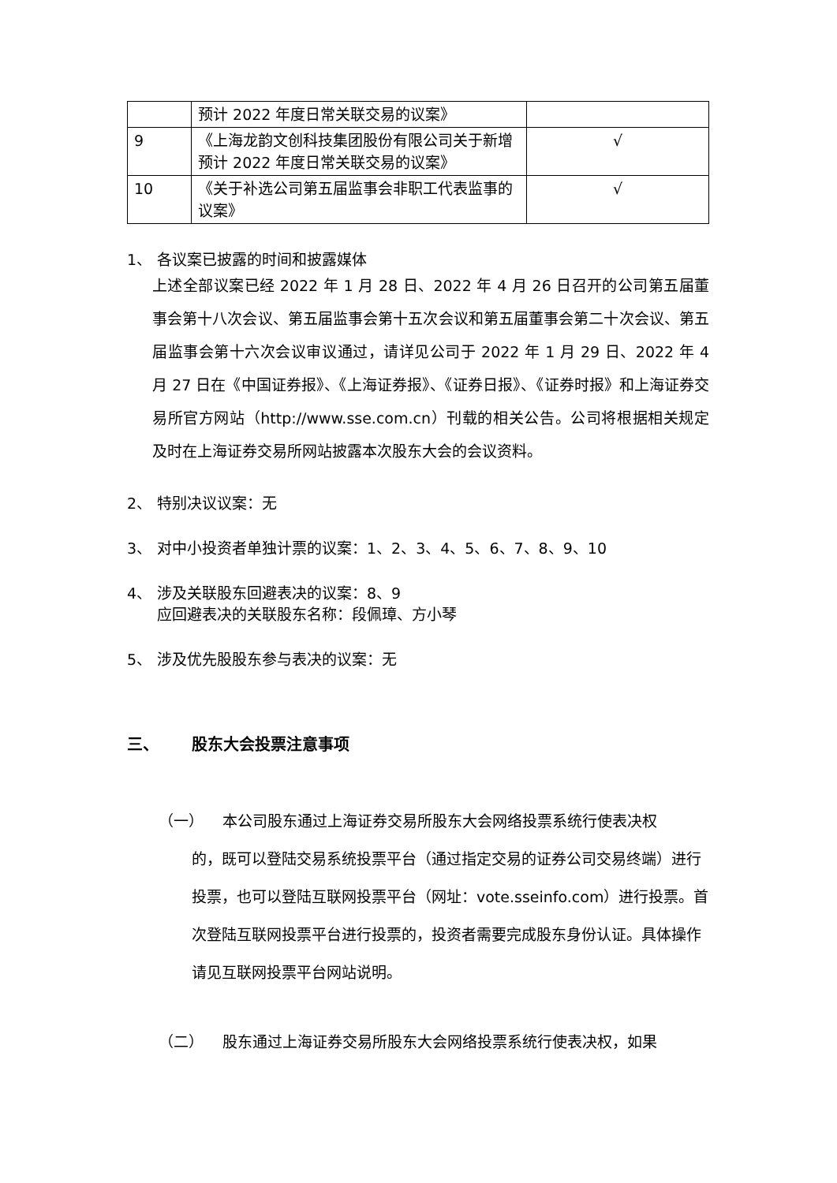| | 预计 2022 年度日常关联交易的议案》 | |
| 9 | 《上海龙韵文创科技集团股份有限公司关于新增预计 2022 年度日常关联交易的议案》 | √ |
| 10 | 《关于补选公司第五届监事会非职工代表监事的议案》 | √ |
1、 各议案已披露的时间和披露媒体
上述全部议案已经 2022 年 1 月 28 日、2022 年 4 月 26 日召开的公司第五届董事会第十八次会议、第五届监事会第十五次会议和第五届董事会第二十次会议、第五届监事会第十六次会议审议通过，请详见公司于 2022 年 1 月 29 日、2022 年 4 月 27 日在《中国证券报》、《上海证券报》、《证券日报》、《证券时报》和上海证券交易所官方网站（http://www.sse.com.cn）刊载的相关公告。公司将根据相关规定及时在上海证券交易所网站披露本次股东大会的会议资料。
2、 特别决议议案：无
3、 对中小投资者单独计票的议案：1、2、3、4、5、6、7、8、9、10
4、 涉及关联股东回避表决的议案：8、9
应回避表决的关联股东名称：段佩璋、方小琴
5、 涉及优先股股东参与表决的议案：无
三、 股东大会投票注意事项
（一） 本公司股东通过上海证券交易所股东大会网络投票系统行使表决权
的，既可以登陆交易系统投票平台（通过指定交易的证券公司交易终端）进行投票，也可以登陆互联网投票平台（网址：vote.sseinfo.com）进行投票。首次登陆互联网投票平台进行投票的，投资者需要完成股东身份认证。具体操作请见互联网投票平台网站说明。
（二） 股东通过上海证券交易所股东大会网络投票系统行使表决权，如果